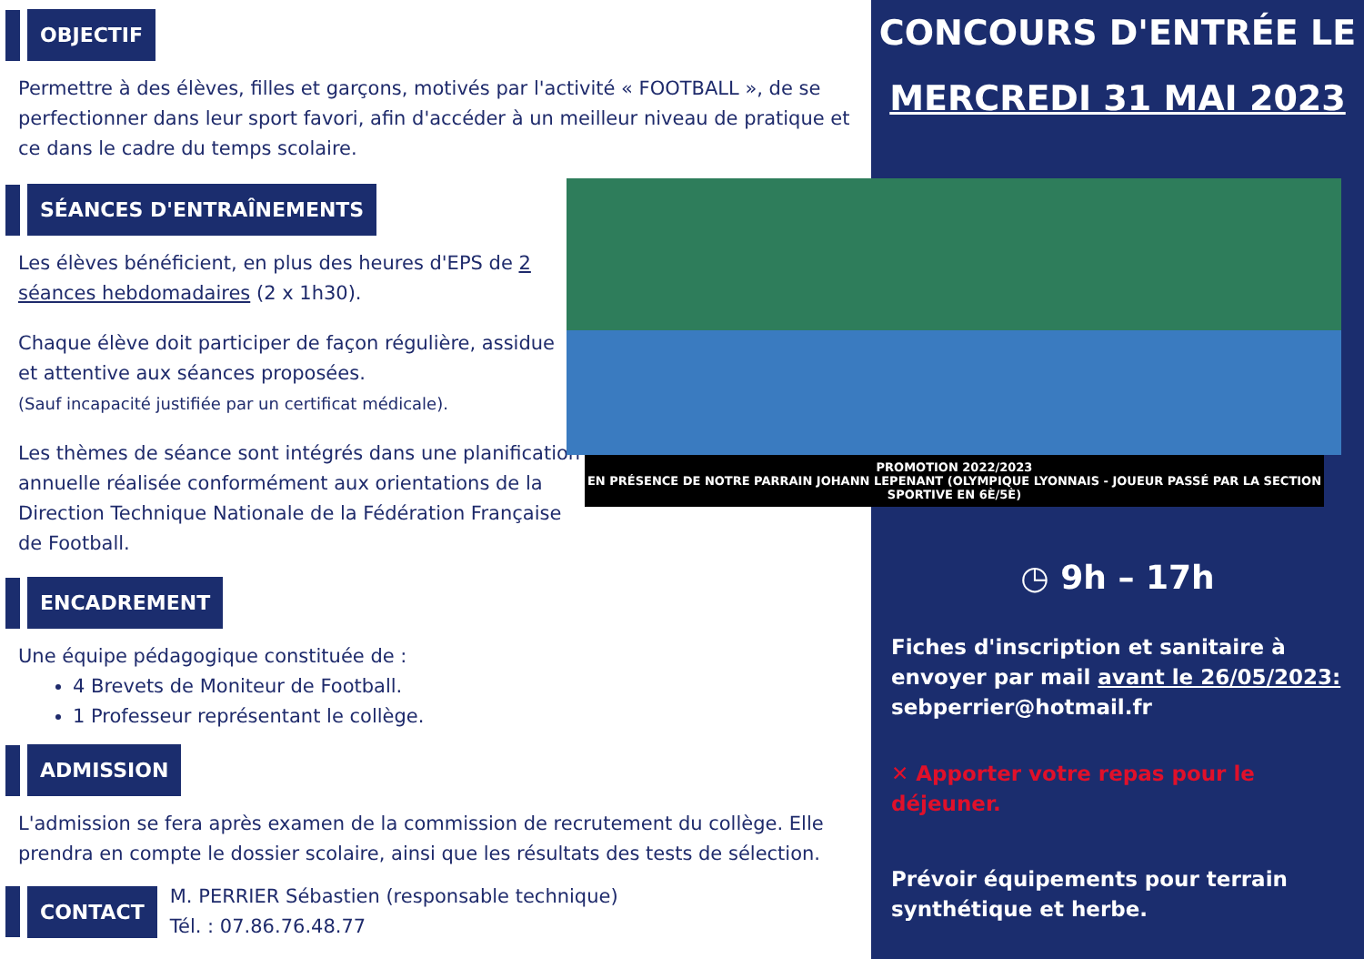OBJECTIF
Permettre à des élèves, filles et garçons, motivés par l'activité « FOOTBALL », de se perfectionner dans leur sport favori, afin d'accéder à un meilleur niveau de pratique et ce dans le cadre du temps scolaire.
SÉANCES D'ENTRAÎNEMENTS
Les élèves bénéficient, en plus des heures d'EPS de 2 séances hebdomadaires (2 x 1h30).
Chaque élève doit participer de façon régulière, assidue et attentive aux séances proposées.
(Sauf incapacité justifiée par un certificat médicale).
Les thèmes de séance sont intégrés dans une planification annuelle réalisée conformément aux orientations de la Direction Technique Nationale de la Fédération Française de Football.
ENCADREMENT
Une équipe pédagogique constituée de :
4 Brevets de Moniteur de Football.
1 Professeur représentant le collège.
ADMISSION
L'admission se fera après examen de la commission de recrutement du collège. Elle prendra en compte le dossier scolaire, ainsi que les résultats des tests de sélection.
CONTACT
M. PERRIER Sébastien (responsable technique)
Tél. : 07.86.76.48.77
CONCOURS D'ENTRÉE LE
MERCREDI 31 MAI 2023
◷ 9h – 17h
Fiches d'inscription et sanitaire à envoyer par mail avant le 26/05/2023: sebperrier@hotmail.fr
✕ Apporter votre repas pour le déjeuner.
Prévoir équipements pour terrain synthétique et herbe.
PROMOTION 2022/2023
EN PRÉSENCE DE NOTRE PARRAIN JOHANN LEPENANT (OLYMPIQUE LYONNAIS - JOUEUR PASSÉ PAR LA SECTION SPORTIVE EN 6È/5È)